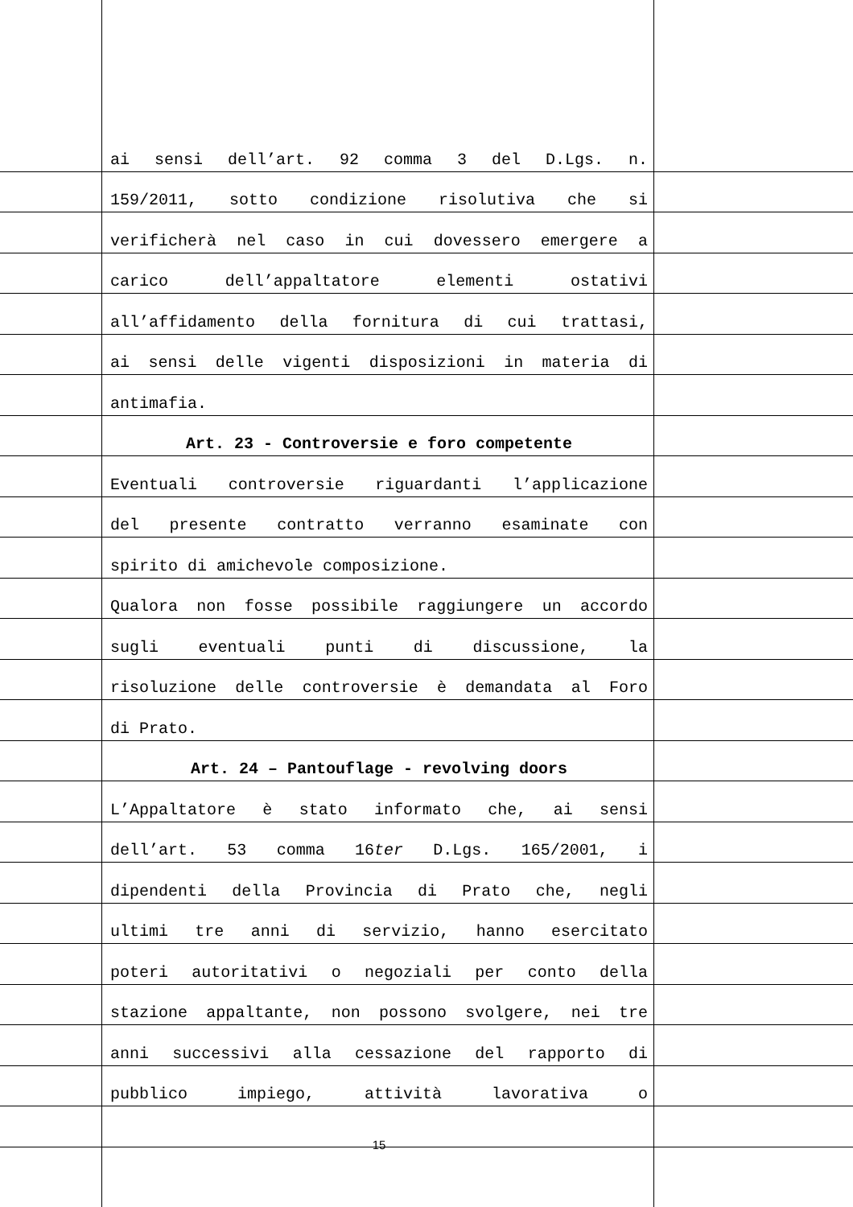ai sensi dell’art. 92 comma 3 del D.Lgs. n.
159/2011, sotto condizione risolutiva che si
verificherà nel caso in cui dovessero emergere a
carico dell’appaltatore elementi ostativi
all’affidamento della fornitura di cui trattasi,
ai sensi delle vigenti disposizioni in materia di
antimafia.
Art. 23 - Controversie e foro competente
Eventuali controversie riguardanti l’applicazione
del presente contratto verranno esaminate con
spirito di amichevole composizione.
Qualora non fosse possibile raggiungere un accordo
sugli eventuali punti di discussione, la
risoluzione delle controversie è demandata al Foro
di Prato.
Art. 24 – Pantouflage - revolving doors
L’Appaltatore è stato informato che, ai sensi
dell’art. 53 comma 16ter D.Lgs. 165/2001, i
dipendenti della Provincia di Prato che, negli
ultimi tre anni di servizio, hanno esercitato
poteri autoritativi o negoziali per conto della
stazione appaltante, non possono svolgere, nei tre
anni successivi alla cessazione del rapporto di
pubblico impiego, attività lavorativa o
15